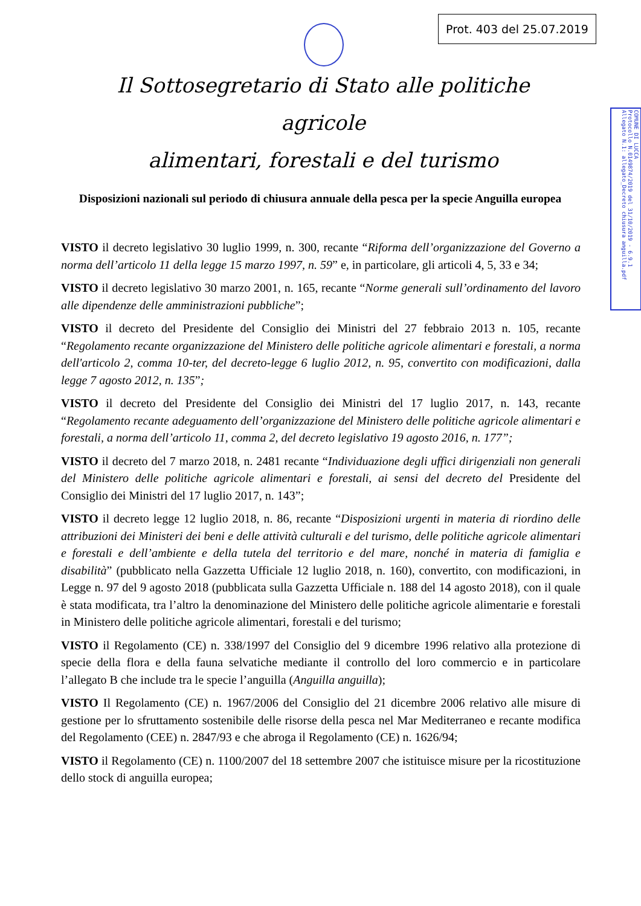Prot. 403 del 25.07.2019
Il Sottosegretario di Stato alle politiche agricole
alimentari, forestali e del turismo
COMUNE DI LUCCA
Protocollo N.0149874/2019 del 31/10/2019 - 6.9.1
Allegato N.1: allegato_Decreto chiusura anguilla.pdf
Disposizioni nazionali sul periodo di chiusura annuale della pesca per la specie Anguilla europea
VISTO il decreto legislativo 30 luglio 1999, n. 300, recante “Riforma dell’organizzazione del Governo a norma dell’articolo 11 della legge 15 marzo 1997, n. 59” e, in particolare, gli articoli 4, 5, 33 e 34;
VISTO il decreto legislativo 30 marzo 2001, n. 165, recante “Norme generali sull’ordinamento del lavoro alle dipendenze delle amministrazioni pubbliche”;
VISTO il decreto del Presidente del Consiglio dei Ministri del 27 febbraio 2013 n. 105, recante “Regolamento recante organizzazione del Ministero delle politiche agricole alimentari e forestali, a norma dell'articolo 2, comma 10-ter, del decreto-legge 6 luglio 2012, n. 95, convertito con modificazioni, dalla legge 7 agosto 2012, n. 135”;
VISTO il decreto del Presidente del Consiglio dei Ministri del 17 luglio 2017, n. 143, recante “Regolamento recante adeguamento dell’organizzazione del Ministero delle politiche agricole alimentari e forestali, a norma dell’articolo 11, comma 2, del decreto legislativo 19 agosto 2016, n. 177”;
VISTO il decreto del 7 marzo 2018, n. 2481 recante “Individuazione degli uffici dirigenziali non generali del Ministero delle politiche agricole alimentari e forestali, ai sensi del decreto del Presidente del Consiglio dei Ministri del 17 luglio 2017, n. 143”;
VISTO il decreto legge 12 luglio 2018, n. 86, recante “Disposizioni urgenti in materia di riordino delle attribuzioni dei Ministeri dei beni e delle attività culturali e del turismo, delle politiche agricole alimentari e forestali e dell’ambiente e della tutela del territorio e del mare, nonché in materia di famiglia e disabilità” (pubblicato nella Gazzetta Ufficiale 12 luglio 2018, n. 160), convertito, con modificazioni, in Legge n. 97 del 9 agosto 2018 (pubblicata sulla Gazzetta Ufficiale n. 188 del 14 agosto 2018), con il quale è stata modificata, tra l’altro la denominazione del Ministero delle politiche agricole alimentarie e forestali in Ministero delle politiche agricole alimentari, forestali e del turismo;
VISTO il Regolamento (CE) n. 338/1997 del Consiglio del 9 dicembre 1996 relativo alla protezione di specie della flora e della fauna selvatiche mediante il controllo del loro commercio e in particolare l’allegato B che include tra le specie l’anguilla (Anguilla anguilla);
VISTO Il Regolamento (CE) n. 1967/2006 del Consiglio del 21 dicembre 2006 relativo alle misure di gestione per lo sfruttamento sostenibile delle risorse della pesca nel Mar Mediterraneo e recante modifica del Regolamento (CEE) n. 2847/93 e che abroga il Regolamento (CE) n. 1626/94;
VISTO il Regolamento (CE) n. 1100/2007 del 18 settembre 2007 che istituisce misure per la ricostituzione dello stock di anguilla europea;